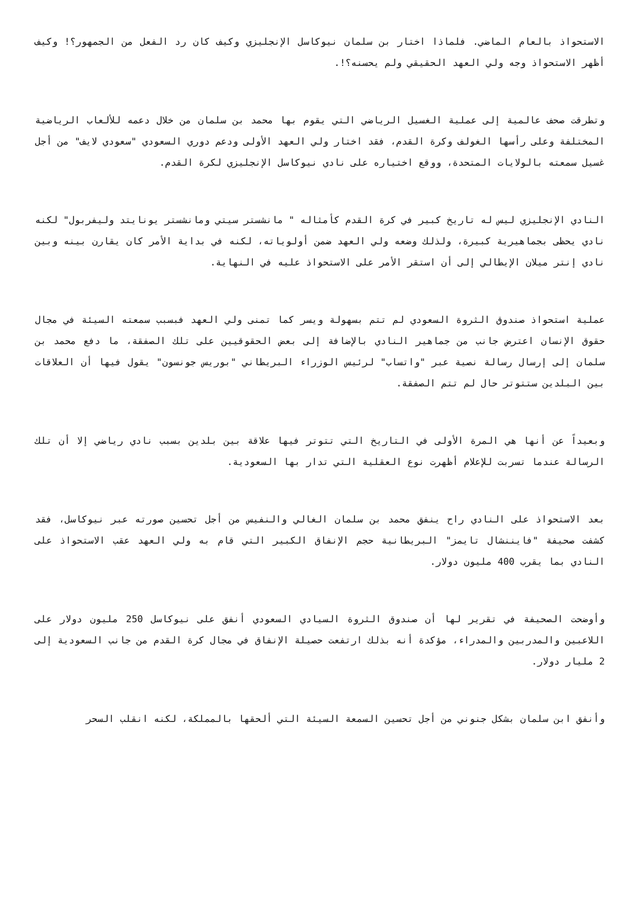الاستحواذ بالعام الماضي. فلماذا اختار بن سلمان نيوكاسل الإنجليزي وكيف كان رد الفعل من الجمهور؟! وكيف أظهر الاستحواذ وجه ولي العهد الحقيقي ولم يحسنه؟!.
وتطرقت صحف عالمية إلى عملية الغسيل الرياضي التي يقوم بها محمد بن سلمان من خلال دعمه للألعاب الرياضية المختلفة وعلى رأسها الغولف وكرة القدم، فقد اختار ولي العهد الأولى ودعم دوري السعودي "سعودي لايف" من أجل غسيل سمعته بالولايات المتحدة، ووقع اختياره على نادي نيوكاسل الإنجليزي لكرة القدم.
النادي الإنجليزي ليس له تاريخ كبير في كرة القدم كأمثاله " مانشستر سيتي ومانشستر يونايتد وليفربول" لكنه نادي يحظى بجماهيرية كبيرة، ولذلك وضعه ولي العهد ضمن أولوياته، لكنه في بداية الأمر كان يقارن بينه وبين نادي إنتر ميلان الإيطالي إلى أن استقر الأمر على الاستحواذ عليه في النهاية.
عملية استحواذ صندوق الثروة السعودي لم تتم بسهولة ويسر كما تمنى ولي العهد فبسبب سمعته السيئة في مجال حقوق الإنسان اعترض جانب من جماهير النادي بالإضافة إلى بعض الحقوقيين على تلك الصفقة، ما دفع محمد بن سلمان إلى إرسال رسالة نصية عبر "واتساب" لرئيس الوزراء البريطاني "بوريس جونسون" يقول فيها أن العلاقات بين البلدين ستتوتر حال لم تتم الصفقة.
وبعيداً عن أنها هي المرة الأولى في التاريخ التي تتوتر فيها علاقة بين بلدين بسبب نادي رياضي إلا أن تلك الرسالة عندما تسربت للإعلام أظهرت نوع العقلية التي تدار بها السعودية.
بعد الاستحواذ على النادي راح ينفق محمد بن سلمان الغالي والنفيس من أجل تحسين صورته عبر نيوكاسل، فقد كشفت صحيفة "فايننشال تايمز" البريطانية حجم الإنفاق الكبير التي قام به ولي العهد عقب الاستحواذ على النادي بما يقرب 400 مليون دولار.
وأوضحت الصحيفة في تقرير لها أن صندوق الثروة السيادي السعودي أنفق على نيوكاسل 250 مليون دولار على اللاعبين والمدربين والمدراء، مؤكدة أنه بذلك ارتفعت حصيلة الإنفاق في مجال كرة القدم من جانب السعودية إلى 2 مليار دولار.
وأنفق ابن سلمان بشكل جنوني من أجل تحسين السمعة السيئة التي ألحقها بالمملكة، لكنه انقلب السحر